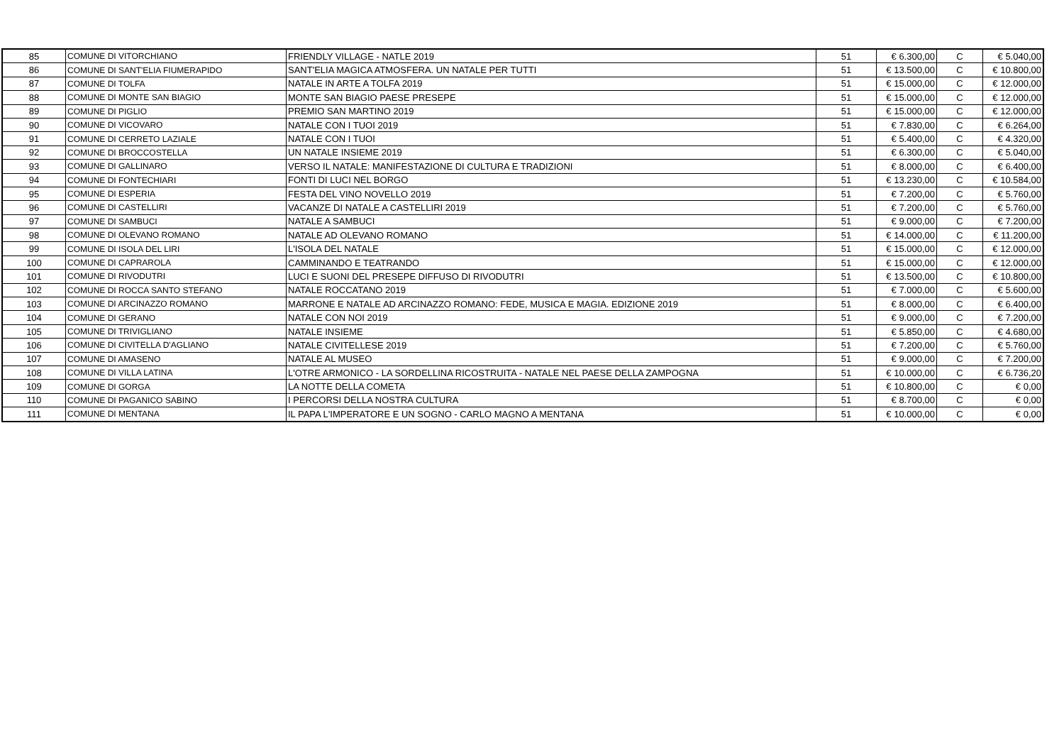| 85 | COMUNE DI VITORCHIANO | FRIENDLY VILLAGE - NATLE 2019 | 51 | € 6.300,00 | C | € 5.040,00 |
| 86 | COMUNE DI SANT'ELIA FIUMERAPIDO | SANT'ELIA MAGICA ATMOSFERA. UN NATALE PER TUTTI | 51 | € 13.500,00 | C | € 10.800,00 |
| 87 | COMUNE DI TOLFA | NATALE IN ARTE A TOLFA 2019 | 51 | € 15.000,00 | C | € 12.000,00 |
| 88 | COMUNE DI MONTE SAN BIAGIO | MONTE SAN BIAGIO PAESE PRESEPE | 51 | € 15.000,00 | C | € 12.000,00 |
| 89 | COMUNE DI PIGLIO | PREMIO SAN MARTINO 2019 | 51 | € 15.000,00 | C | € 12.000,00 |
| 90 | COMUNE DI VICOVARO | NATALE CON I TUOI 2019 | 51 | € 7.830,00 | C | € 6.264,00 |
| 91 | COMUNE DI CERRETO LAZIALE | NATALE CON I TUOI | 51 | € 5.400,00 | C | € 4.320,00 |
| 92 | COMUNE DI BROCCOSTELLA | UN NATALE INSIEME 2019 | 51 | € 6.300,00 | C | € 5.040,00 |
| 93 | COMUNE DI GALLINARO | VERSO IL NATALE: MANIFESTAZIONE DI CULTURA E TRADIZIONI | 51 | € 8.000,00 | C | € 6.400,00 |
| 94 | COMUNE DI FONTECHIARI | FONTI DI LUCI NEL BORGO | 51 | € 13.230,00 | C | € 10.584,00 |
| 95 | COMUNE DI ESPERIA | FESTA DEL VINO NOVELLO 2019 | 51 | € 7.200,00 | C | € 5.760,00 |
| 96 | COMUNE DI CASTELLIRI | VACANZE DI NATALE A CASTELLIRI 2019 | 51 | € 7.200,00 | C | € 5.760,00 |
| 97 | COMUNE DI SAMBUCI | NATALE A SAMBUCI | 51 | € 9.000,00 | C | € 7.200,00 |
| 98 | COMUNE DI OLEVANO ROMANO | NATALE AD OLEVANO ROMANO | 51 | € 14.000,00 | C | € 11.200,00 |
| 99 | COMUNE DI ISOLA DEL LIRI | L'ISOLA DEL NATALE | 51 | € 15.000,00 | C | € 12.000,00 |
| 100 | COMUNE DI CAPRAROLA | CAMMINANDO E TEATRANDO | 51 | € 15.000,00 | C | € 12.000,00 |
| 101 | COMUNE DI RIVODUTRI | LUCI E SUONI DEL PRESEPE DIFFUSO DI RIVODUTRI | 51 | € 13.500,00 | C | € 10.800,00 |
| 102 | COMUNE DI ROCCA SANTO STEFANO | NATALE ROCCATANO 2019 | 51 | € 7.000,00 | C | € 5.600,00 |
| 103 | COMUNE DI ARCINAZZO ROMANO | MARRONE E NATALE AD ARCINAZZO ROMANO: FEDE, MUSICA E MAGIA. EDIZIONE 2019 | 51 | € 8.000,00 | C | € 6.400,00 |
| 104 | COMUNE DI GERANO | NATALE CON NOI 2019 | 51 | € 9.000,00 | C | € 7.200,00 |
| 105 | COMUNE DI TRIVIGLIANO | NATALE INSIEME | 51 | € 5.850,00 | C | € 4.680,00 |
| 106 | COMUNE DI CIVITELLA D'AGLIANO | NATALE CIVITELLESE 2019 | 51 | € 7.200,00 | C | € 5.760,00 |
| 107 | COMUNE DI AMASENO | NATALE AL MUSEO | 51 | € 9.000,00 | C | € 7.200,00 |
| 108 | COMUNE DI VILLA LATINA | L'OTRE ARMONICO - LA SORDELLINA RICOSTRUITA - NATALE NEL PAESE DELLA ZAMPOGNA | 51 | € 10.000,00 | C | € 6.736,20 |
| 109 | COMUNE DI GORGA | LA NOTTE DELLA COMETA | 51 | € 10.800,00 | C | € 0,00 |
| 110 | COMUNE DI PAGANICO SABINO | I PERCORSI DELLA NOSTRA CULTURA | 51 | € 8.700,00 | C | € 0,00 |
| 111 | COMUNE DI MENTANA | IL PAPA L'IMPERATORE E UN SOGNO - CARLO MAGNO A MENTANA | 51 | € 10.000,00 | C | € 0,00 |